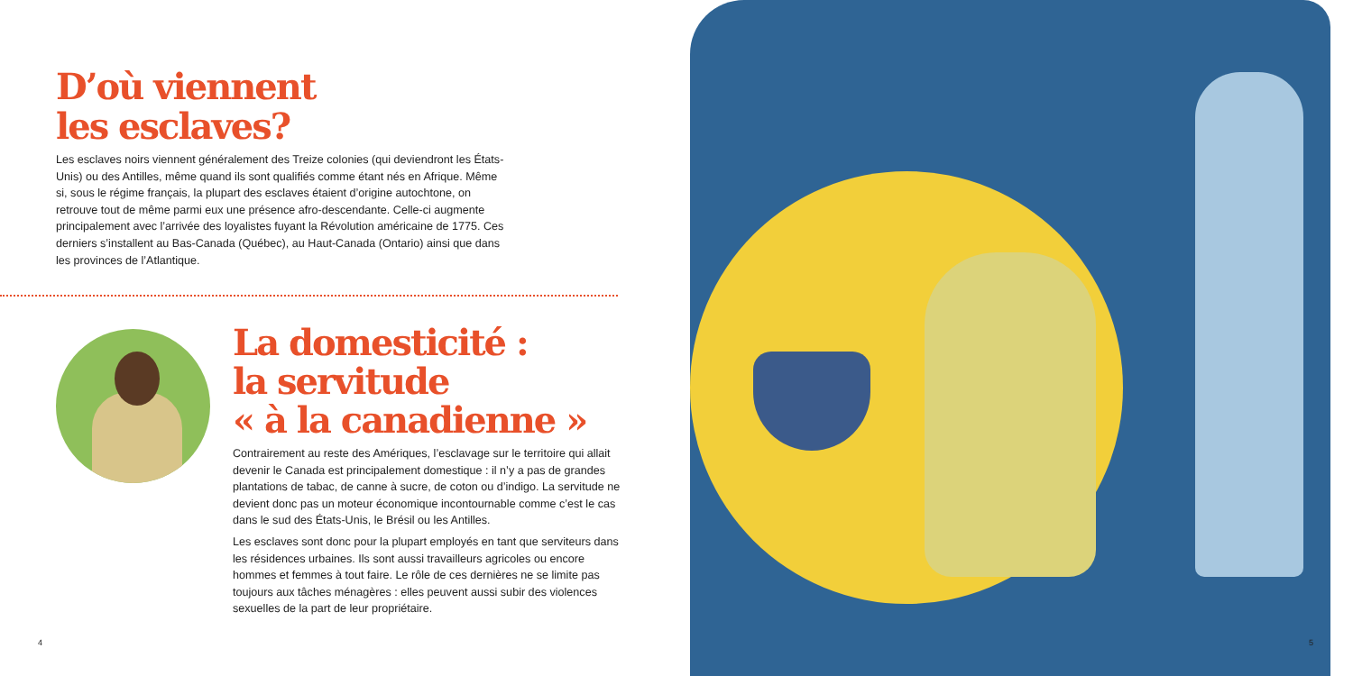D’où viennent
les esclaves?
Les esclaves noirs viennent généralement des Treize colonies (qui deviendront les États-Unis) ou des Antilles, même quand ils sont qualifiés comme étant nés en Afrique. Même si, sous le régime français, la plupart des esclaves étaient d’origine autochtone, on retrouve tout de même parmi eux une présence afro-descendante. Celle-ci augmente principalement avec l’arrivée des loyalistes fuyant la Révolution américaine de 1775. Ces derniers s’installent au Bas-Canada (Québec), au Haut-Canada (Ontario) ainsi que dans les provinces de l’Atlantique.
La domesticité :
la servitude
« à la canadienne »
Contrairement au reste des Amériques, l’esclavage sur le territoire qui allait devenir le Canada est principalement domestique : il n’y a pas de grandes plantations de tabac, de canne à sucre, de coton ou d’indigo. La servitude ne devient donc pas un moteur économique incontournable comme c’est le cas dans le sud des États-Unis, le Brésil ou les Antilles.
Les esclaves sont donc pour la plupart employés en tant que serviteurs dans les résidences urbaines. Ils sont aussi travailleurs agricoles ou encore hommes et femmes à tout faire. Le rôle de ces dernières ne se limite pas toujours aux tâches ménagères : elles peuvent aussi subir des violences sexuelles de la part de leur propriétaire.
4
5